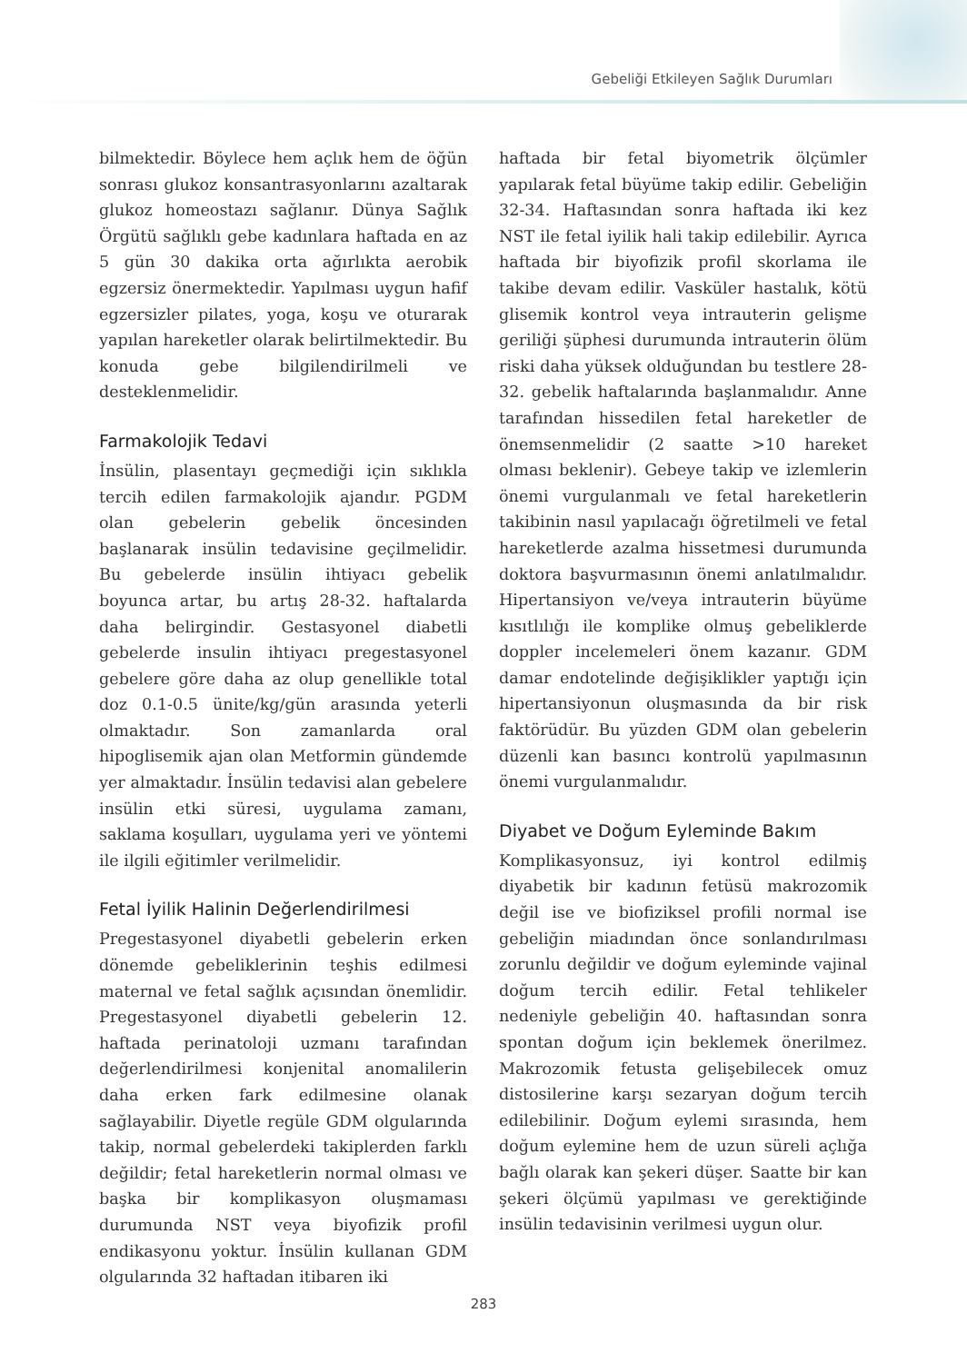Gebeliği Etkileyen Sağlık Durumları
bilmektedir. Böylece hem açlık hem de öğün sonrası glukoz konsantrasyonlarını azaltarak glukoz homeostazı sağlanır. Dünya Sağlık Örgütü sağlıklı gebe kadınlara haftada en az 5 gün 30 dakika orta ağırlıkta aerobik egzersiz önermektedir. Yapılması uygun hafif egzersizler pilates, yoga, koşu ve oturarak yapılan hareketler olarak belirtilmektedir. Bu konuda gebe bilgilendirilmeli ve desteklenmelidir.
Farmakolojik Tedavi
İnsülin, plasentayı geçmediği için sıklıkla tercih edilen farmakolojik ajandır. PGDM olan gebelerin gebelik öncesinden başlanarak insülin tedavisine geçilmelidir. Bu gebelerde insülin ihtiyacı gebelik boyunca artar, bu artış 28-32. haftalarda daha belirgindir. Gestasyonel diabetli gebelerde insulin ihtiyacı pregestasyonel gebelere göre daha az olup genellikle total doz 0.1-0.5 ünite/kg/gün arasında yeterli olmaktadır. Son zamanlarda oral hipoglisemik ajan olan Metformin gündemde yer almaktadır. İnsülin tedavisi alan gebelere insülin etki süresi, uygulama zamanı, saklama koşulları, uygulama yeri ve yöntemi ile ilgili eğitimler verilmelidir.
Fetal İyilik Halinin Değerlendirilmesi
Pregestasyonel diyabetli gebelerin erken dönemde gebeliklerinin teşhis edilmesi maternal ve fetal sağlık açısından önemlidir. Pregestasyonel diyabetli gebelerin 12. haftada perinatoloji uzmanı tarafından değerlendirilmesi konjenital anomalilerin daha erken fark edilmesine olanak sağlayabilir. Diyetle regüle GDM olgularında takip, normal gebelerdeki takiplerden farklı değildir; fetal hareketlerin normal olması ve başka bir komplikasyon oluşmaması durumunda NST veya biyofizik profil endikasyonu yoktur. İnsülin kullanan GDM olgularında 32 haftadan itibaren iki
haftada bir fetal biyometrik ölçümler yapılarak fetal büyüme takip edilir. Gebeliğin 32-34. Haftasından sonra haftada iki kez NST ile fetal iyilik hali takip edilebilir. Ayrıca haftada bir biyofizik profil skorlama ile takibe devam edilir. Vasküler hastalık, kötü glisemik kontrol veya intrauterin gelişme geriliği şüphesi durumunda intrauterin ölüm riski daha yüksek olduğundan bu testlere 28-32. gebelik haftalarında başlanmalıdır. Anne tarafından hissedilen fetal hareketler de önemsenmelidir (2 saatte >10 hareket olması beklenir). Gebeye takip ve izlemlerin önemi vurgulanmalı ve fetal hareketlerin takibinin nasıl yapılacağı öğretilmeli ve fetal hareketlerde azalma hissetmesi durumunda doktora başvurmasının önemi anlatılmalıdır. Hipertansiyon ve/veya intrauterin büyüme kısıtlılığı ile komplike olmuş gebeliklerde doppler incelemeleri önem kazanır. GDM damar endotelinde değişiklikler yaptığı için hipertansiyonun oluşmasında da bir risk faktörüdür. Bu yüzden GDM olan gebelerin düzenli kan basıncı kontrolü yapılmasının önemi vurgulanmalıdır.
Diyabet ve Doğum Eyleminde Bakım
Komplikasyonsuz, iyi kontrol edilmiş diyabetik bir kadının fetüsü makrozomik değil ise ve biofiziksel profili normal ise gebeliğin miadından önce sonlandırılması zorunlu değildir ve doğum eyleminde vajinal doğum tercih edilir. Fetal tehlikeler nedeniyle gebeliğin 40. haftasından sonra spontan doğum için beklemek önerilmez. Makrozomik fetusta gelişebilecek omuz distosilerine karşı sezaryan doğum tercih edilebilinir. Doğum eylemi sırasında, hem doğum eylemine hem de uzun süreli açlığa bağlı olarak kan şekeri düşer. Saatte bir kan şekeri ölçümü yapılması ve gerektiğinde insülin tedavisinin verilmesi uygun olur.
283